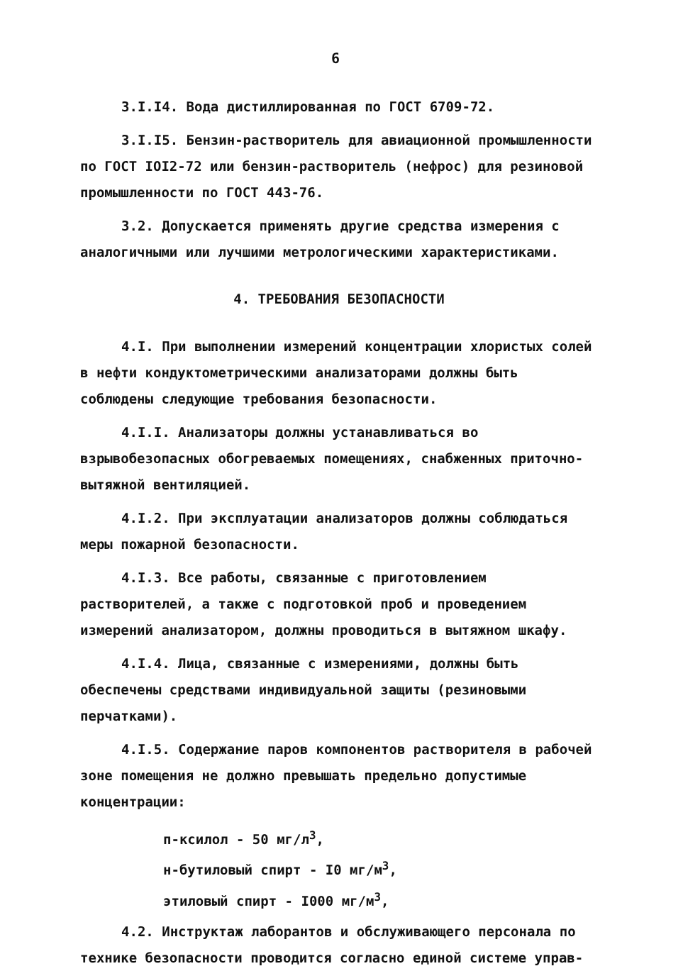6
3.I.I4. Вода дистиллированная по ГОСТ 6709-72.
3.I.I5. Бензин-растворитель для авиационной промышленности по ГОСТ IOI2-72 или бензин-растворитель (нефрос) для резиновой промышленности по ГОСТ 443-76.
3.2. Допускается применять другие средства измерения с аналогичными или лучшими метрологическими характеристиками.
4. ТРЕБОВАНИЯ БЕЗОПАСНОСТИ
4.I. При выполнении измерений концентрации хлористых солей в нефти кондуктометрическими анализаторами должны быть соблюдены следующие требования безопасности.
4.I.I. Анализаторы должны устанавливаться во взрывобезопасных обогреваемых помещениях, снабженных приточно-вытяжной вентиляцией.
4.I.2. При эксплуатации анализаторов должны соблюдаться меры пожарной безопасности.
4.I.3. Все работы, связанные с приготовлением растворителей, а также с подготовкой проб и проведением измерений анализатором, должны проводиться в вытяжном шкафу.
4.I.4. Лица, связанные с измерениями, должны быть обеспечены средствами индивидуальной защиты (резиновыми перчатками).
4.I.5. Содержание паров компонентов растворителя в рабочей зоне помещения не должно превышать предельно допустимые концентрации:
п-ксилол - 50 мг/л<sup>3</sup>,
н-бутиловый спирт - I0 мг/м<sup>3</sup>,
этиловый спирт - I000 мг/м<sup>3</sup>,
4.2. Инструктаж лаборантов и обслуживающего персонала по технике безопасности проводится согласно единой системе управ-